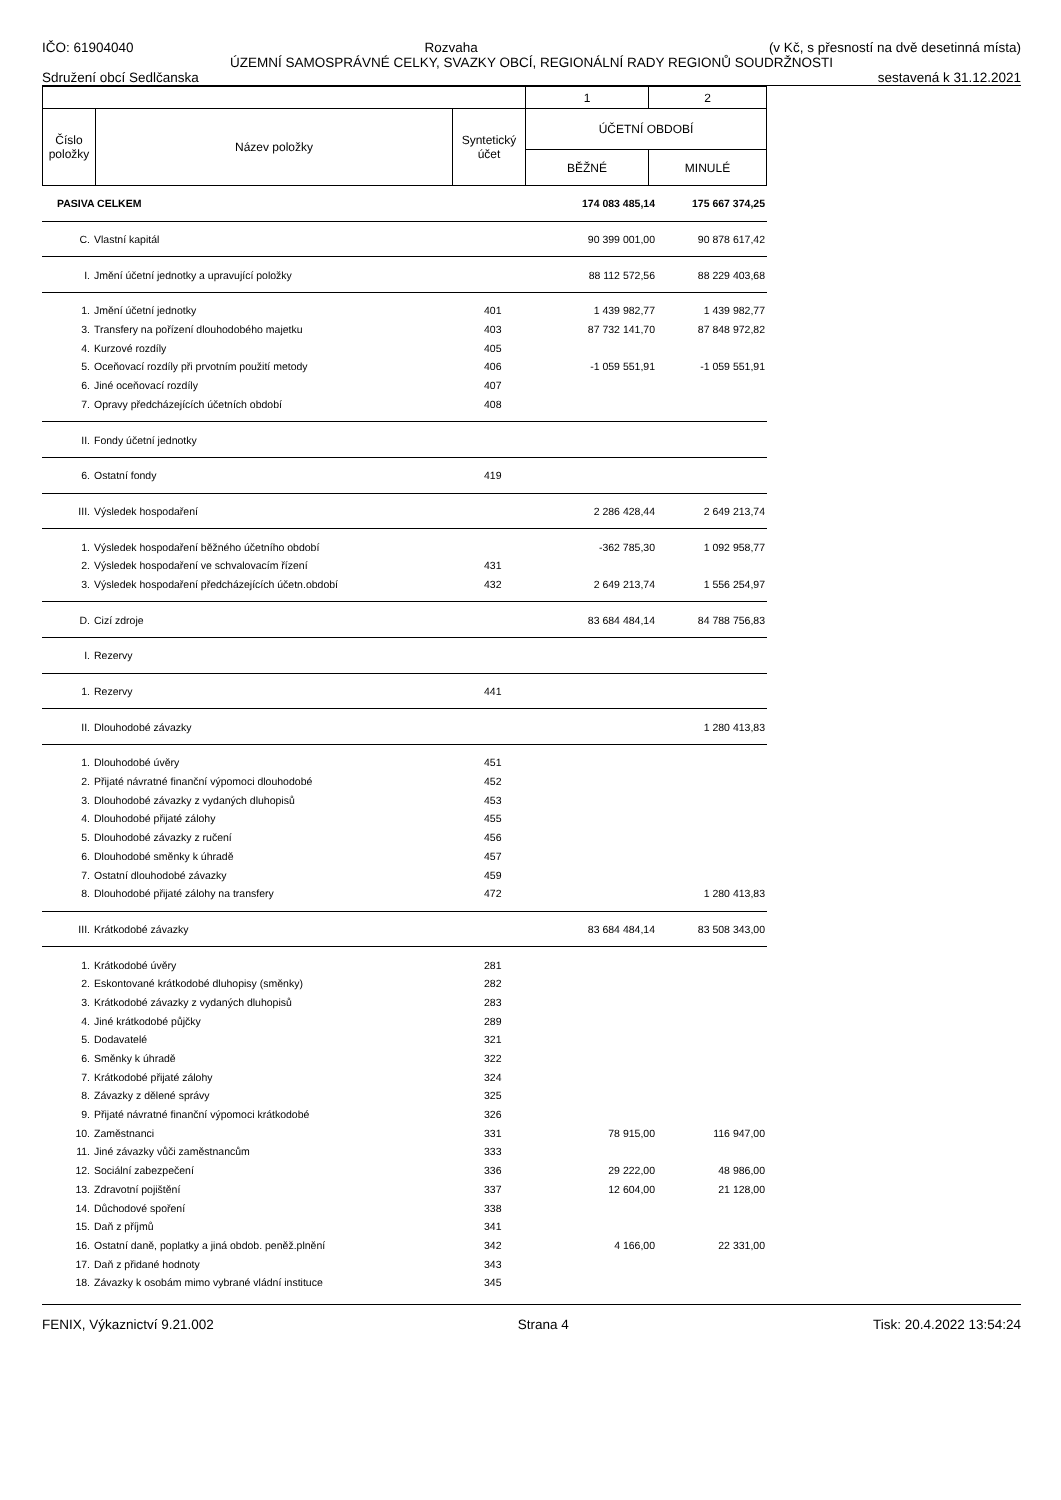IČO: 61904040 Rozvaha (v Kč, s přesností na dvě desetinná místa)
ÚZEMNÍ SAMOSPRÁVNÉ CELKY, SVAZKY OBCÍ, REGIONÁLNÍ RADY REGIONŮ SOUDRŽNOSTI
Sdružení obcí Sedlčanska sestavená k 31.12.2021
| | | | 1 | 2 |
| Číslo položky | Název položky | Syntetický účet | ÚČETNÍ OBDOBÍ | |
| | | | BĚŽNÉ | MINULÉ |
| PASIVA CELKEM | | | 174 083 485,14 | 175 667 374,25 |
| C. | Vlastní kapitál | | 90 399 001,00 | 90 878 617,42 |
| I. | Jmění účetní jednotky a upravující položky | | 88 112 572,56 | 88 229 403,68 |
| 1. | Jmění účetní jednotky | 401 | 1 439 982,77 | 1 439 982,77 |
| 3. | Transfery na pořízení dlouhodobého majetku | 403 | 87 732 141,70 | 87 848 972,82 |
| 4. | Kurzové rozdíly | 405 | | |
| 5. | Oceňovací rozdíly při prvotním použití metody | 406 | -1 059 551,91 | -1 059 551,91 |
| 6. | Jiné oceňovací rozdíly | 407 | | |
| 7. | Opravy předcházejících účetních období | 408 | | |
| II. | Fondy účetní jednotky | | | |
| 6. | Ostatní fondy | 419 | | |
| III. | Výsledek hospodaření | | 2 286 428,44 | 2 649 213,74 |
| 1. | Výsledek hospodaření běžného účetního období | | -362 785,30 | 1 092 958,77 |
| 2. | Výsledek hospodaření ve schvalovacím řízení | 431 | | |
| 3. | Výsledek hospodaření předcházejících účetn.období | 432 | 2 649 213,74 | 1 556 254,97 |
| D. | Cizí zdroje | | 83 684 484,14 | 84 788 756,83 |
| I. | Rezervy | | | |
| 1. | Rezervy | 441 | | |
| II. | Dlouhodobé závazky | | | 1 280 413,83 |
| 1. | Dlouhodobé úvěry | 451 | | |
| 2. | Přijaté návratné finanční výpomoci dlouhodobé | 452 | | |
| 3. | Dlouhodobé závazky z vydaných dluhopisů | 453 | | |
| 4. | Dlouhodobé přijaté zálohy | 455 | | |
| 5. | Dlouhodobé závazky z ručení | 456 | | |
| 6. | Dlouhodobé směnky k úhradě | 457 | | |
| 7. | Ostatní dlouhodobé závazky | 459 | | |
| 8. | Dlouhodobé přijaté zálohy na transfery | 472 | | 1 280 413,83 |
| III. | Krátkodobé závazky | | 83 684 484,14 | 83 508 343,00 |
| 1. | Krátkodobé úvěry | 281 | | |
| 2. | Eskontované krátkodobé dluhopisy (směnky) | 282 | | |
| 3. | Krátkodobé závazky z vydaných dluhopisů | 283 | | |
| 4. | Jiné krátkodobé půjčky | 289 | | |
| 5. | Dodavatelé | 321 | | |
| 6. | Směnky k úhradě | 322 | | |
| 7. | Krátkodobé přijaté zálohy | 324 | | |
| 8. | Závazky z dělené správy | 325 | | |
| 9. | Přijaté návratné finanční výpomoci krátkodobé | 326 | | |
| 10. | Zaměstnanci | 331 | 78 915,00 | 116 947,00 |
| 11. | Jiné závazky vůči zaměstnancům | 333 | | |
| 12. | Sociální zabezpečení | 336 | 29 222,00 | 48 986,00 |
| 13. | Zdravotní pojištění | 337 | 12 604,00 | 21 128,00 |
| 14. | Důchodové spoření | 338 | | |
| 15. | Daň z příjmů | 341 | | |
| 16. | Ostatní daně, poplatky a jiná obdob. peněž.plnění | 342 | 4 166,00 | 22 331,00 |
| 17. | Daň z přidané hodnoty | 343 | | |
| 18. | Závazky k osobám mimo vybrané vládní instituce | 345 | | |
FENIX, Výkaznictví 9.21.002 Strana 4 Tisk: 20.4.2022 13:54:24